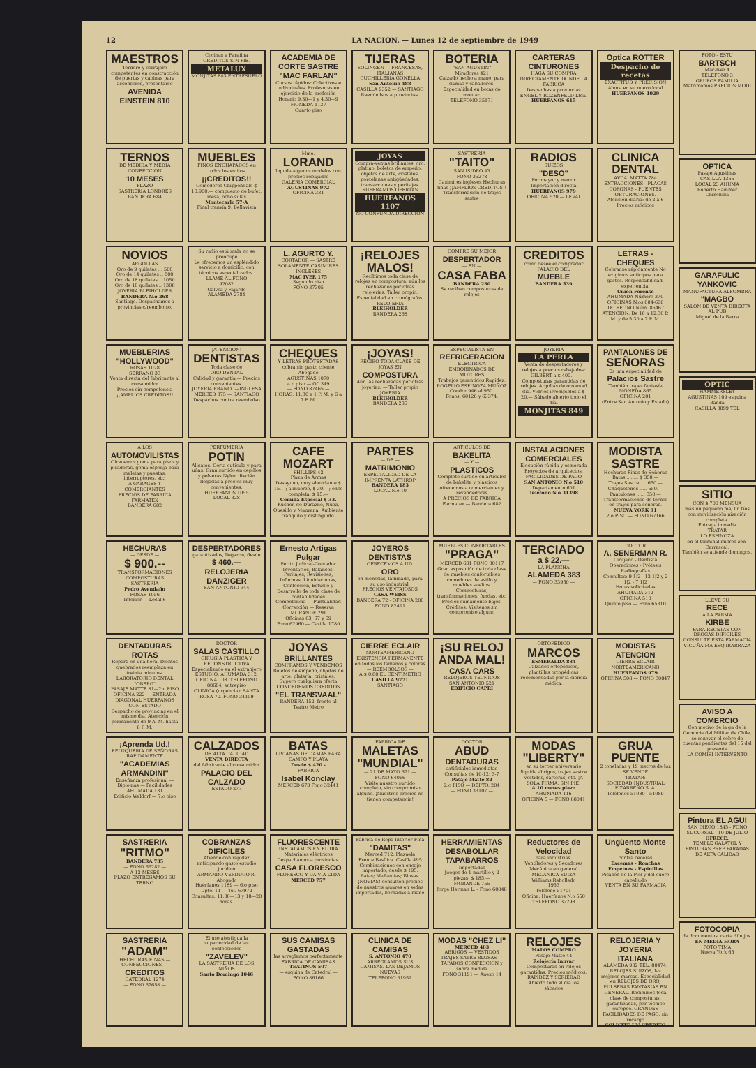12 LA NACION. — Lunes 12 de septiembre de 1949
MAESTROS
Tornero y cerrajero competentes en construcción de puertas y cabinas para ascensores, presentarse
AVENIDA EINSTEIN 810
TERNOS
DE MEDIDA Y MEDIA CONFECCION
10 MESES
PLAZO
SASTRERIA LONDRES
BANDERA 684
NOVIOS
ARGOLLAS
Oro de 9 quilates ... 500
Oro de 14 quilates .. 800
Oro de 18 quilates .. 1050
Oro de 18 quilates .. 1300
JOYERIA BLEIHOLDER
BANDERA N.o 268
Santiago. Despachamos a provincias c/reembolso.
MUEBLERIAS "HOLLYWOOD"
ROSAS 1028
SERRANO 33
Venta directa del fabricante al consumidor
Precios sin competencia
¡¡AMPLIOS CREDITOS!!
A LOS
AUTOMOVILISTAS
Ofrecemos goma para pisos y pisaderas, goma esponja para maletas y puestas, interruptores, etc.
A GARAGES Y COMERCIANTES
PRECIOS DE FABRICA
FARMATEX
BANDERA 682
HECHURAS
— DESDE —
$ 900.--
TRANSFORMACIONES COMPOSTURAS
SASTRERIA
Pedro Avendaño
ROSAS 1056
Interior — Local 6
DENTADURAS ROTAS
Repara en una hora. Dientes quebrados reemplaza en treinta minutos.
LABORATORIO DENTAL "OBERG"
PASAJE MATTE 81—2.o PISO OFICINA 222 — ENTRADA DIAGONAL HUERFANOS CON ESTADO
Despacho de provincias en el mismo día. Atención permanente de 9 A. M. hasta 8 P. M.
¡Aprenda Ud.!
PELUQUERIA DE SEÑORAS RAPIDAMENTE
"ACADEMIAS ARMANDINI"
Enseñanza profesional — Diplomas — Facilidades
AHUMADA 131
Edificio Waldorf — 7.o piso
SASTRERIA
"RITMO"
BANDERA 735
— FONO 66282 —
A 12 MESES
PLAZO ENTREGAMOS SU TERNO
SASTRERIA
"ADAM"
HECHURAS FINAS — CONFECCIONES —
CREDITOS
CATEDRAL 1274
— FONO 67658 —
Cocinas a Parafina
CREDITOS SIN PIE.
METALUX
MONJITAS 843 ENTRESUELO
MUEBLES
FINOS ENCHAPADOS en todos los estilos
¡¡CREDITOS!!
Comedores Chippendale $ 18.900.— compuesto de bufet, mesa, ocho sillas
Montecarlo 57-A
Final tranvía 9, Bellavista
Su radio está mala no se preocupe
Le ofrecemos un espléndido servicio a domicilio, con técnicos especializados.
LLAME AL FONO
92082
Gálvez y Fajardo
ALAMEDA 2784
¡ATENCION!
DENTISTAS
Toda clase de
ORO DENTAL
Calidad y garantía.— Precios convenientes.
JOYERIA FRANCO—INGLESA
MERCED 875 — SANTIAGO
Despachos contra reembolso
PERFUMERIA
POTIN
Alicates. Corta cutícula y para uñas. Gran surtido en cepillos y polveras Nylon. Recién llegadas a precios muy convenientes.
HUERFANOS 1055
— LOCAL 328 —
DESPERTADORES
garantizados, llegaron, desde
$ 460.—
RELOJERIA DANZIGER
SAN ANTONIO 344
DOCTOR
SALAS CASTILLO
CIRUGIA PLASTICA Y RECONSTRUCTIVA
Especializado en el extranjero
ESTUDIO: AHUMADA 312, OFICINA 108. TELEFONO 88684, entrepiso
CLINICA (urgencia): SANTA ROSA 70. FONO 34109
CALZADOS
DE ALTA CALIDAD
VENTA DIRECTA
del fabricante al consumidor
PALACIO DEL CALZADO
ESTADO 277
COBRANZAS DIFICILES
Atiende con rapidez anticipando gasto estudio jurídico
ARMANDO VERDUGO R.
Abogado
Huérfanos 1189 — 6.o piso Dpto. 11 — Tel. 67972
Consultas: 11.30—13 y 18—20 horas.
El uso atestigua la superioridad de las confecciones
"ZAVELEV"
LA SASTRERIA DE LOS NIÑOS
Santo Domingo 1046
ACADEMIA DE CORTE SASTRE "MAC FARLAN"
Cursos rápidos: Colectivos e individuales. Profesores en ejercicio de la profesión
Horario 9.30—1 y 4.30—9
MONEDA 1137
Cuarto piso
Mme.
LORAND
liquida algunos modelos con precios rebajados
GALERIA COMERCIAL
AGUSTINAS 972
— OFICINA 331 —
L. AGURTO Y.
CORTADOR — SASTRE SOLAMENTE CASIMIRES INGLESES
MAC IVER 175
Segundo piso
— FONO 37305 —
CHEQUES
Y LETRAS PROTESTADAS
cobra sin gasto cliente Abogado
AGUSTINAS 1070
4.o piso — Of. 349
— FONO 87465 —
HORAS: 11.30 a 1 P. M. y 6 a 7 P. M.
CAFE MOZART
PHILLIPS 42
Plaza de Armas
Desayuno, muy abundante $ 15.—; almuerzo, $ 30.—; once completa, $ 15.—
Comida Especial $ 33.
Kuchen de Durazno, Nuez, Quesillo y Manzana. Ambiente tranquilo y distinguido.
Ernesto Artigas Pulgar
Perito Judicial-Contador
Inventarios, Balances, Peritajes, Revisiones, Informes, Liquidaciones, Confección, Estudio y Desarrollo de toda clase de contabilidades
Competencia — Puntualidad
Corrección — Reserva
MORANDE 291
Oficinas 63, 67 y 69
Fono 62960 — Casilla 1780
JOYAS
BRILLANTES
COMPRAMOS Y VENDEMOS
Boletos de empeño, objetos de arte, platería, cristales. Supero cualquiera oferta
CONCEDEMOS CREDITOS
"EL TRANSVAAL"
BANDERA 152, frente al Teatro Metro
BATAS
LIVIANAS DE DAMAS PARA CAMPO Y PLAYA
Desde $ 420.-
FABRICA
Isabel Konclay
MERCED 673 Fono 32441
FLUORESCENTE
INSTALAMOS EN EL DIA
Materiales eléctricos
Despachamos a provincias.
CASA FLORESCO
FLORESCO Y DA VIA LTDA
MERCED 757
SUS CAMISAS GASTADAS
las arreglamos perfectamente
FABRICA DE CAMISAS
TEATINOS 507
— esquina de Catedral —
FONO 86166
TIJERAS
SOLINGEN — FRANCESAS, ITALIANAS
CUCHILLERIA GONELLA
San Antonio 488
CASILLA 9352 — SANTIAGO
Reembolsos a provincias.
JOYAS
Compra-ventas brillantes, oro, platino, boletos de empeño, objetos de arte, cristales, porcelanas antigüedades, transacciones y peritajes.
SUPERAMOS OFERTAS
HUERFANOS 1107
NO CONFUNDA DIRECCION
¡RELOJES MALOS!
Recibimos toda clase de relojes en compostura, aún los rechazados por otras relojerías. Taller propio. Especialidad en cronógrafos.
RELOJERIA
BLEIHOLDER
BANDERA 268
¡JOYAS!
RECIBO TODA CLASE DE JOYAS EN
COMPOSTURA
Aún las rechazadas por otras joyerías. — Taller propio
JOYERIA
BLEIHOLDER
BANDERA 236
PARTES
— DE —
MATRIMONIO
ESPECIALIDAD DE LA IMPRENTA LATHROP
BANDERA 183
— LOCAL N.o 10 —
JOYEROS DENTISTAS
OFRECEMOS A UD.
ORO
en monedas, laminado, para su uso industrial.
PRECIOS VENTAJOSOS
CASA WEISS
BANDERA 72 - OFICINA 208
FONO 82491
CIERRE ECLAIR
NORTEAMERICANO
EXISTENCIA PERMANENTE en todos los tamaños y colores
— REEMBOLSOS —
A $ 0.80 EL CENTIMETRO
CASILLA 9771
SANTIAGO
FABRICA DE
MALETAS "MUNDIAL"
— 21 DE MAYO 671 —
— FONO 64066 —
Visite nuestro surtido completo, sin compromiso alguno. ¡Nuestros precios no tienen competencia!
Fábrica de Ropa Interior Fina
"DAMITAS"
Merced 712, Plazuela
Frente Basílica. Casilla 495
Combinaciones con encaje importado, desde $ 195. Batas; Mañanitas; Blusas. ¡NOVIAS! consulten precios de nuestros ajuares en sedas importadas, bordadas a mano
CLINICA DE CAMISAS
S. ANTONIO 470
ARREGLAMOS SUS CAMISAS. LAS DEJAMOS NUEVAS
TELEFONO 31952
BOTERIA
"SAN AGUSTIN"
Miraflores 421
Calzado hecho a mano, para damas y caballeros.
Especialidad en botas de montar.
TELEFONO 35171
SASTRERIA
"TAITO"
SAN ISIDRO 43
— FONO 35278 —
Casimires ingleses Hechuras finas ¡¡AMPLIOS CREDITOS!! Transformación de trajes sastre
COMPRE SU MEJOR
DESPERTADOR
— EN —
CASA FABA
BANDERA 230
Se reciben composturas de relojes
ESPECIALISTA EN
REFRIGERACION
ELECTRICA
EMBOBINADOS DE MOTORES
Trabajos garantidos Rapidez.
ROGELIO ESPINOZA MUÑOZ
Cóndor 946 al 950.
Fonos: 60126 y 63374.
ARTICULOS DE
BAKELITA
— Y —
PLASTICOS
Completo surtido en artículos de bakelita y plásticos ofrecemos a comerciantes y revendedores
A PRECIOS DE FABRICA
Farmatex — Bandera 682
MUEBLES CONFORTABLES
"PRAGA"
MERCED 631 FONO 30117
Gran exposición de toda clase de muebles confortables comedores de estilo y muebles sueltos. Composturas, transformaciones, fundas, etc. Precios sumamente bajos. Créditos. Visítenos sin compromiso alguno
¡SU RELOJ ANDA MAL!
CASA CARS
RELOJEROS TECNICOS
SAN ANTONIO 521
EDIFICIO CAPRI
DOCTOR
ABUD
DENTADURAS
artificiales inmediatas
Consultas de 10-12; 3-7
Pasaje Matte 82
2.o PISO — DEPTO. 204
— FONO 33107 —
HERRAMIENTAS DESABOLLAR TAPABARROS
— Importadas —
Juegos de 1 martillo y 2 piezas: $ 185.—
MORANDE 755
Jorge Herman L. - Fono 60848
MODAS "CHEZ LI"
MERCED 483
ABRIGOS — VESTIDOS TRAJES SATRE BLUSAS — TAPADOS CONFECCION y sobre medida
FONO 31191 — Anexo 14
CARTERAS CINTURONES
HAGA SU COMPRA DIRECTAMENTE DONDE LA FABRICA
Despaches a provincias
ENGEL Y ROZENFELD Ltda.
HUERFANOS 615
RADIOS
SUIZOS
"DESO"
Por mayor y menor Importación directa
HUERFANOS 979
OFICINA 520 — LEVAI
CREDITOS
como desee el comprador
PALACIO DEL
MUEBLE
BANDERA 539
JOYERIA
LA PERLA
Venta de despertadores y relojes a precios rebajados:
GILBERT a $ 400.—
Composturas garantidas de relojes. Argollas de oro en el día. Vidrios irrompibles a $ 20.— Sábado abierto todo el día.
MONJITAS 849
INSTALACIONES COMERCIALES
Ejecución rápida y esmerada Proyectos de arquitectos.
FACILIDADES DE PAGO
SAN ANTONIO N.o 510
Departamento 601
Teléfono N.o 31398
TERCIADO
a $ 22.—
— LA PLANCHA —
ALAMEDA 383
— FONO 33950 —
ORTOPEDICO
MARCOS
ESMERALDA 834
Calzados ortopédicos, plantillas ortopédicas recomendadas por la ciencia médica.
MODAS "LIBERTY"
en su tercer aniversario liquida abrigos, trajes sastre vestidos, carteras, etc. ¡A SOLA FIRMA, SIN PIE!
A 10 meses plazo
AHUMADA 116
OFICINA 5 — FONO 68041
Reductores de Velocidad
para industrias.
Ventiladores y Secadores
Mecánica en general
MECANICA SUIZA
Williams Rebolledo
1953
Teléfono 51701
Oficina: Huérfanos N.o 550
TELEFONO 32298
RELOJES
MALOS COMPRO
Pasaje Matte 44
Relojería Innvar
Composturas en relojes garantidas. Precios módicos.
RAPIDEZ Y SERIEDAD
Abierto todo el día los sábados
Optica ROTTER
Despacho de recetas
EXACTITUD Y PRECISION
Ahora en su nuevo local
HUERFANOS 1029
CLINICA DENTAL
AVDA. MATTA 784
EXTRACCIONES - PLACAS CORONAS - PUENTES OBTURACIONES.
Atención diaria: de 2 a 6
Precios módicos
LETRAS - CHEQUES
Cóbranse rápidamente No exigimos anticipos para gastos. Responsabilidad, experiencia.
Unión Forense
AHUMADA Número 370
OFICINAS N.os 604-606
TELEFONO Núm. 86467
ATENCION: De 10 a 12.30 P. M. y de 5.30 a 7 P. M.
PANTALONES DE
SEÑORAS
Es una especialidad de
Palacios Sastre
También trajes fantasía
MONEDA 865
OFICINA 201
(Entre San Antonio y Estado)
MODISTA SASTRE
Hechuras Finas de Señoras
Batas ........ $ 350.—
Trajes Sastre .... 650.—
Chaquetones ..... 550.—
Pantalones ...... 350.—
Transformaciones de ternos en trajes para señoras.
NUEVA YORK 81
2.o PISO — FONO 67166
DOCTOR
A. SENERMAN R.
Cirujano - Dentista
Operaciones - Prótesis Radiografías
Consultas: 9 1|2 - 12 1|2 y 2 1|2 - 7 1|2
Horas solicitadas
AHUMADA 312
OFICINA 510
Quinto piso — Fono 65310
MODISTAS ATENCION
CIERRE ECLAIR
NORTEAMERICANO
HUERFANOS 979
OFICINA 508 — FONO 30847
GRUA PUENTE
2 toneladas y 19 metros de luz
SE VENDE
TRATAR:
SOCIEDAD INDUSTRIAL PIZARREÑO S. A.
Teléfonos 51080 - 51089
Ungüento Monte Santo
contra ceceras
Excemas - Ronchas Empeines - Espinillas
Picazón de la Piel y del cuero cabelludo
VENTA EN SU FARMACIA
RELOJERIA Y JOYERIA ITALIANA
ALAMEDA 982 TEL. 80474.
RELOJES SUIZOS, las mejores marcas. Especialidad en RELOJES DE ORO, PULSERAS FANTASIAS EN GENERAL. Recibimos toda clase de composturas, garantizadas, por técnico europeo. GRANDES FACILIDADES DE PAGO, sin recargo
SOLICITE UN CREDITO
FOTO - ESTU
BARTSCH
Mac-Iver 4
TELEFONO 3
GRUPOS FAMILIA Matrimonios PRECIOS MODI
OPTICA
Pasaje Agustinas
CASILLA 1365
LOCAL 23 AHUMA
Roberto Hammer
Chinchilla
GARAFULIC YANKOVIC
MANUFACTURA ALFOMBRA
"MAGBO
SALON DE VENTA DIRECTA AL PUB
Miguel de la Barra
OPTIC
HAMMERSLEY
AGUSTINAS 109 esquina Banda
CASILLA 3899 TEL
SITIO
CON $ 700 MENSUA
más un pequeño pie, lin tíos con movilización nización completa.
Entrega inmedia
TRATAR
LO ESPINOZA
en el terminal micros zón-Carrascal.
También se atiende domingos.
LLEVE SU
RECE
A LA FARMA
KIRBE
PARA RECETAS CON DROGAS DIFICILES CONSULTE ESTA FARMACIA
VICUÑA MA ESQ IRARRAZA
AVISO A COMERCIO
Con motivo de la ga de la Gerencia del Militar de Chile, se renovar el cobro de cuentas pendientes del 15 del presente
LA COMISI INTERVENTO
Pintura EL AGUI
SAN DIEGO 1845 - FONO SUCURSAL - 10 DE JULIO
OFRECE:
TEMPLE GALATOL Y PINTURAS PREP PARADAS DE ALTA CALIDAD
FOTOCOPIA
de documentos, carta dibujos.
EN MEDIA HORA
FOTO TIMA
Nueva York 65